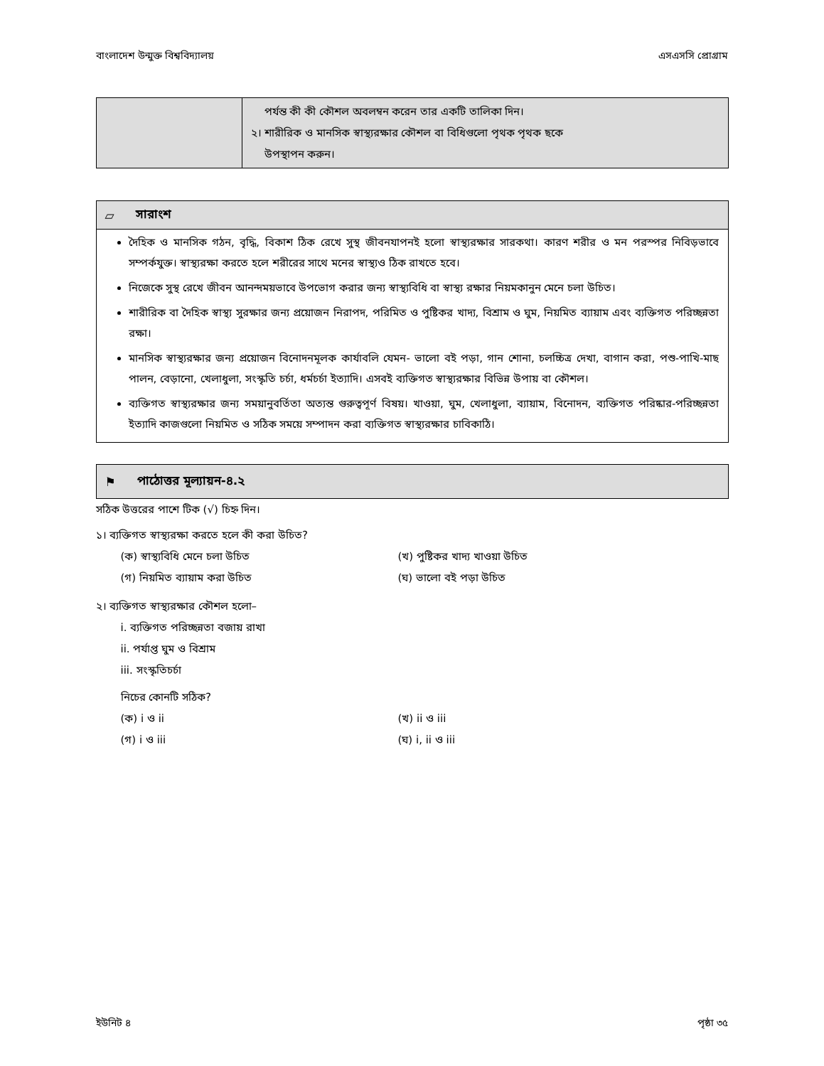বাংলাদেশ উন্মুক্ত বিশ্ববিদ্যালয় এসএসসি প্রোগ্রাম
| | পর্যন্ত কী কী কৌশল অবলম্বন করেন তার একটি তালিকা দিন। ২। শারীরিক ও মানসিক স্বাস্থ্যরক্ষার কৌশল বা বিধিগুলো পৃথক পৃথক ছকে উপস্থাপন করুন। |
▱ সারাংশ
দৈহিক ও মানসিক গঠন, বৃদ্ধি, বিকাশ ঠিক রেখে সুস্থ জীবনযাপনই হলো স্বাস্থ্যরক্ষার সারকথা। কারণ শরীর ও মন পরস্পর নিবিড়ভাবে সম্পর্কযুক্ত। স্বাস্থ্যরক্ষা করতে হলে শরীরের সাথে মনের স্বাস্থ্যও ঠিক রাখতে হবে।
নিজেকে সুস্থ রেখে জীবন আনন্দময়ভাবে উপভোগ করার জন্য স্বাস্থ্যবিধি বা স্বাস্থ্য রক্ষার নিয়মকানুন মেনে চলা উচিত।
শারীরিক বা দৈহিক স্বাস্থ্য সুরক্ষার জন্য প্রয়োজন নিরাপদ, পরিমিত ও পুষ্টিকর খাদ্য, বিশ্রাম ও ঘুম, নিয়মিত ব্যায়াম এবং ব্যক্তিগত পরিচ্ছন্নতা রক্ষা।
মানসিক স্বাস্থ্যরক্ষার জন্য প্রয়োজন বিনোদনমূলক কার্যাবলি যেমন- ভালো বই পড়া, গান শোনা, চলচ্চিত্র দেখা, বাগান করা, পশু-পাখি-মাছ পালন, বেড়ানো, খেলাধুলা, সংস্কৃতি চর্চা, ধর্মচর্চা ইত্যাদি। এসবই ব্যক্তিগত স্বাস্থ্যরক্ষার বিভিন্ন উপায় বা কৌশল।
ব্যক্তিগত স্বাস্থ্যরক্ষার জন্য সময়ানুবর্তিতা অত্যন্ত গুরুত্বপূর্ণ বিষয়। খাওয়া, ঘুম, খেলাধুলা, ব্যায়াম, বিনোদন, ব্যক্তিগত পরিষ্কার-পরিচ্ছন্নতা ইত্যাদি কাজগুলো নিয়মিত ও সঠিক সময়ে সম্পাদন করা ব্যক্তিগত স্বাস্থ্যরক্ষার চাবিকাঠি।
⚑ পাঠোত্তর মূল্যায়ন-৪.২
সঠিক উত্তরের পাশে টিক (√) চিহ্ন দিন।
১। ব্যক্তিগত স্বাস্থ্যরক্ষা করতে হলে কী করা উচিত?
(ক) স্বাস্থ্যবিধি মেনে চলা উচিত (খ) পুষ্টিকর খাদ্য খাওয়া উচিত (গ) নিয়মিত ব্যায়াম করা উচিত (ঘ) ভালো বই পড়া উচিত
২। ব্যক্তিগত স্বাস্থ্যরক্ষার কৌশল হলো–
i. ব্যক্তিগত পরিচ্ছন্নতা বজায় রাখা
ii. পর্যাপ্ত ঘুম ও বিশ্রাম
iii. সংস্কৃতিচর্চা
নিচের কোনটি সঠিক?
(ক) i ও ii (খ) ii ও iii (গ) i ও iii (ঘ) i, ii ও iii
ইউনিট ৪ পৃষ্ঠা ৩৫